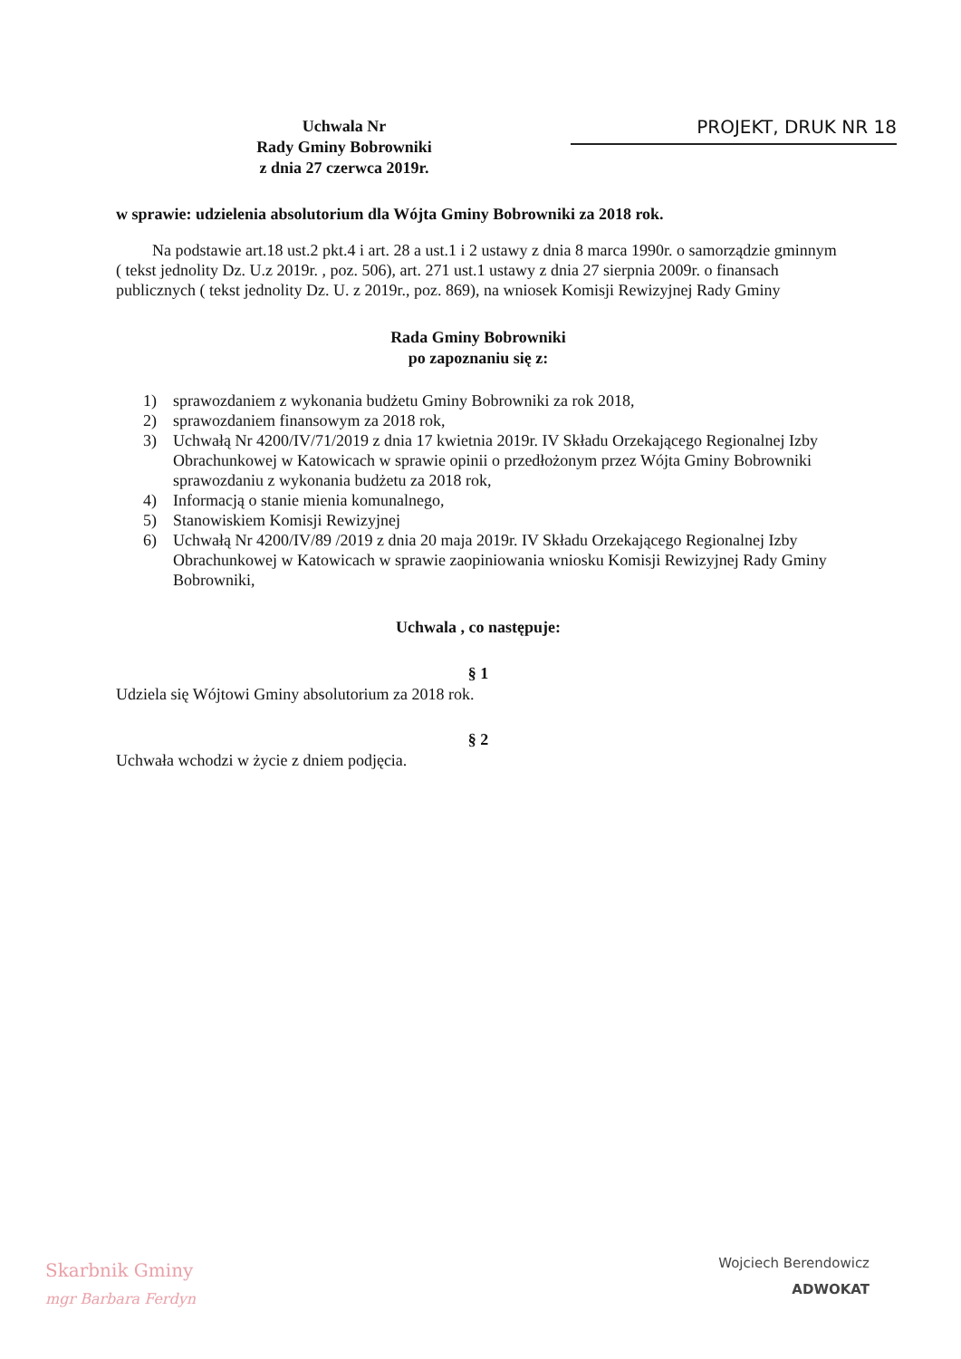Uchwala Nr
Rady Gminy Bobrowniki
z dnia 27 czerwca 2019r.
PROJEKT, DRUK NR 18
w sprawie: udzielenia absolutorium dla Wójta Gminy Bobrowniki za 2018 rok.
Na podstawie art.18 ust.2 pkt.4 i art. 28 a ust.1 i 2 ustawy z dnia 8 marca 1990r. o samorządzie gminnym ( tekst jednolity Dz. U.z 2019r. , poz. 506), art. 271 ust.1 ustawy z dnia 27 sierpnia 2009r. o finansach publicznych ( tekst jednolity Dz. U. z 2019r., poz. 869), na wniosek Komisji Rewizyjnej Rady Gminy
Rada Gminy Bobrowniki
po zapoznaniu się z:
1) sprawozdaniem z wykonania budżetu Gminy Bobrowniki za rok 2018,
2) sprawozdaniem finansowym za 2018 rok,
3) Uchwałą Nr 4200/IV/71/2019 z dnia 17 kwietnia 2019r. IV Składu Orzekającego Regionalnej Izby Obrachunkowej w Katowicach w sprawie opinii o przedłożonym przez Wójta Gminy Bobrowniki sprawozdaniu z wykonania budżetu za 2018 rok,
4) Informacją o stanie mienia komunalnego,
5) Stanowiskiem Komisji Rewizyjnej
6) Uchwałą Nr 4200/IV/89 /2019 z dnia 20 maja 2019r. IV Składu Orzekającego Regionalnej Izby Obrachunkowej w Katowicach w sprawie zaopiniowania wniosku Komisji Rewizyjnej Rady Gminy Bobrowniki,
Uchwala , co następuje:
§ 1
Udziela się Wójtowi Gminy absolutorium za 2018 rok.
§ 2
Uchwała wchodzi w życie z dniem podjęcia.
Skarbnik Gminy
mgr Barbara Ferdyn
Wojciech Berendowicz
ADWOKAT